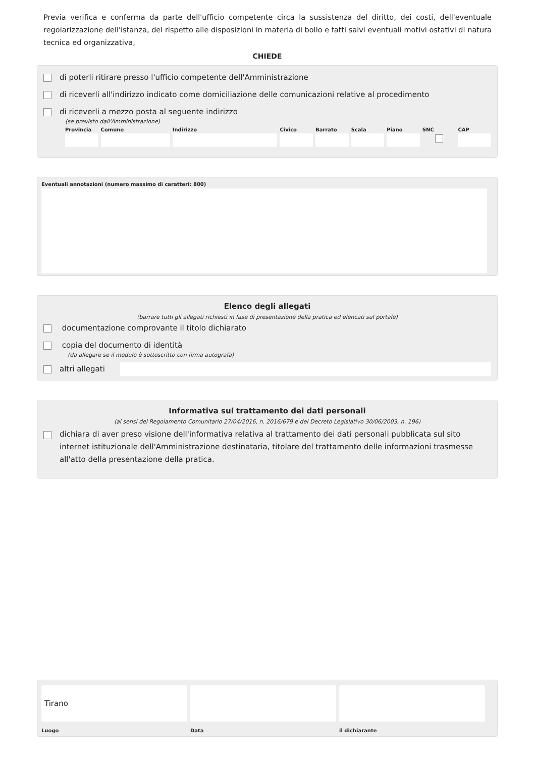Previa verifica e conferma da parte dell'ufficio competente circa la sussistenza del diritto, dei costi, dell'eventuale regolarizzazione dell'istanza, del rispetto alle disposizioni in materia di bollo e fatti salvi eventuali motivi ostativi di natura tecnica ed organizzativa,
CHIEDE
di poterli ritirare presso l'ufficio competente dell'Amministrazione
di riceverli all'indirizzo indicato come domiciliazione delle comunicazioni relative al procedimento
di riceverli a mezzo posta al seguente indirizzo
(se previsto dall'Amministrazione)
Provincia Comune Indirizzo Civico Barrato Scala Piano SNC CAP
Eventuali annotazioni (numero massimo di caratteri: 800)
Elenco degli allegati
(barrare tutti gli allegati richiesti in fase di presentazione della pratica ed elencati sul portale)
documentazione comprovante il titolo dichiarato
copia del documento di identità
(da allegare se il modulo è sottoscritto con firma autografa)
altri allegati
Informativa sul trattamento dei dati personali
(ai sensi del Regolamento Comunitario 27/04/2016, n. 2016/679 e del Decreto Legislativo 30/06/2003, n. 196)
dichiara di aver preso visione dell'informativa relativa al trattamento dei dati personali pubblicata sul sito internet istituzionale dell'Amministrazione destinataria, titolare del trattamento delle informazioni trasmesse all'atto della presentazione della pratica.
Tirano
Luogo
Data il dichiarante